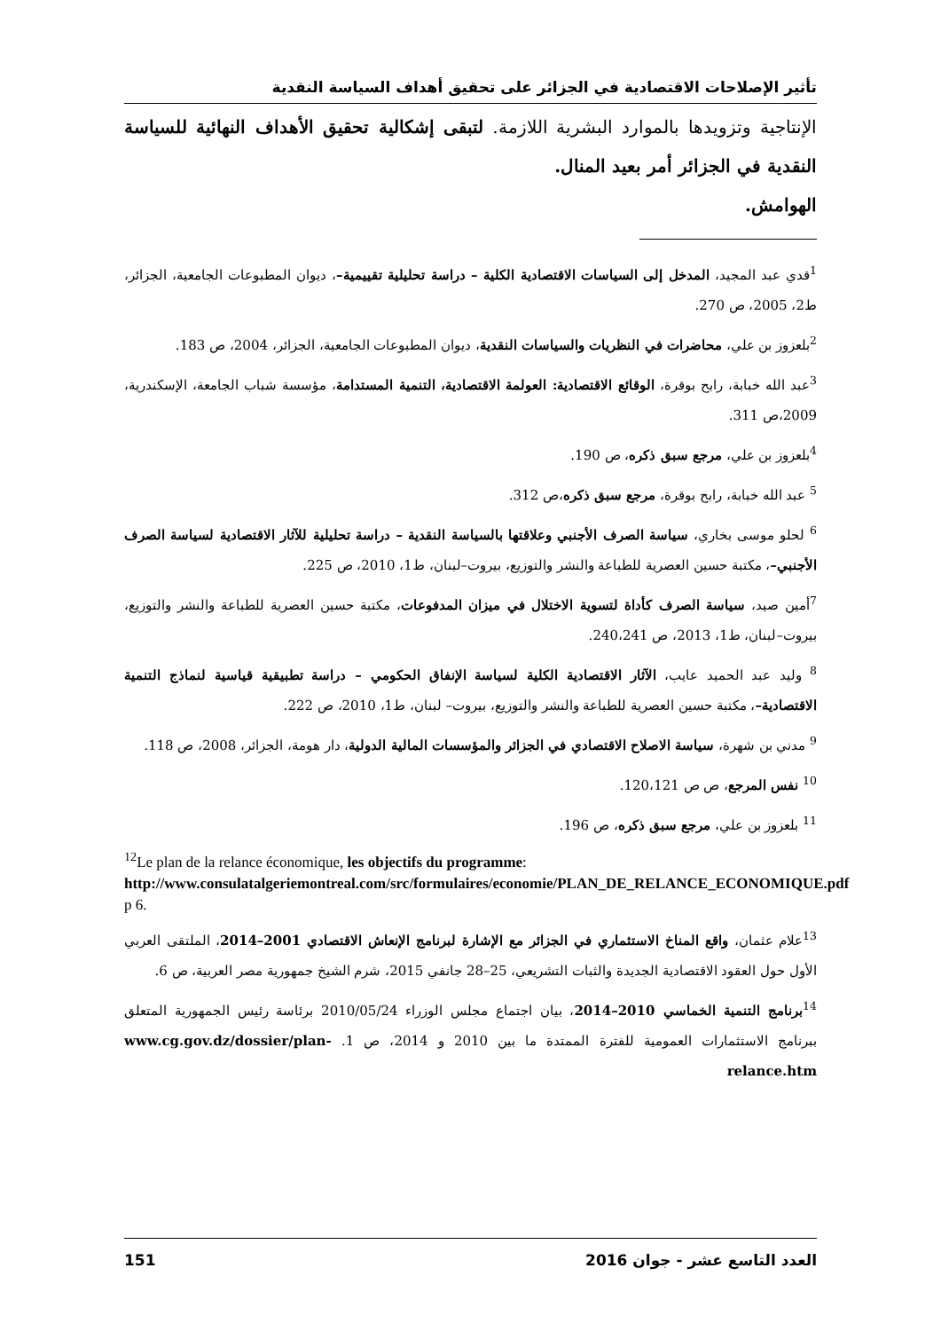تأثير الإصلاحات الاقتصادية في الجزائر على تحقيق أهداف السياسة النقدية
الإنتاجية وتزويدها بالموارد البشرية اللازمة. لتبقى إشكالية تحقيق الأهداف النهائية للسياسة النقدية في الجزائر أمر بعيد المنال.
الهوامش.
<sup>1</sup> قدي عبد المجيد، المدخل إلى السياسات الاقتصادية الكلية – دراسة تحليلية تقييمية–، ديوان المطبوعات الجامعية، الجزائر، ط2، 2005، ص 270.
<sup>2</sup> بلعزوز بن علي، محاضرات في النظريات والسياسات النقدية، ديوان المطبوعات الجامعية، الجزائر، 2004، ص 183.
<sup>3</sup> عبد الله خبابة، رابح بوقرة، الوقائع الاقتصادية: العولمة الاقتصادية، التنمية المستدامة، مؤسسة شباب الجامعة، الإسكندرية، 2009،ص 311.
<sup>4</sup> بلعزوز بن علي، مرجع سبق ذكره، ص 190.
<sup>5</sup> عبد الله خبابة، رابح بوقرة، مرجع سبق ذكره،ص 312.
<sup>6</sup> لحلو موسى بخاري، سياسة الصرف الأجنبي وعلاقتها بالسياسة النقدية – دراسة تحليلية للآثار الاقتصادية لسياسة الصرف الأجنبي–، مكتبة حسين العصرية للطباعة والنشر والتوزيع، بيروت–لبنان، ط1، 2010، ص 225.
<sup>7</sup> أمين صيد، سياسة الصرف كأداة لتسوية الاختلال في ميزان المدفوعات، مكتبة حسين العصرية للطباعة والنشر والتوزيع، بيروت–لبنان، ط1، 2013، ص 240،241.
<sup>8</sup> وليد عبد الحميد عايب، الآثار الاقتصادية الكلية لسياسة الإنفاق الحكومي – دراسة تطبيقية قياسية لنماذج التنمية الاقتصادية–، مكتبة حسين العصرية للطباعة والنشر والتوزيع، بيروت– لبنان، ط1، 2010، ص 222.
<sup>9</sup> مدني بن شهرة، سياسة الاصلاح الاقتصادي في الجزائر والمؤسسات المالية الدولية، دار هومة، الجزائر، 2008، ص 118.
<sup>10</sup> نفس المرجع، ص ص 120،121.
<sup>11</sup> بلعزوز بن علي، مرجع سبق ذكره، ص 196.
<sup>12</sup> Le plan de la relance économique, les objectifs du programme:
http://www.consulatalgeriemontreal.com/src/formulaires/economie/PLAN_DE_RELANCE_ECONOMIQUE.pdf p 6.
<sup>13</sup> علام عثمان، واقع المناخ الاستثماري في الجزائر مع الإشارة لبرنامج الإنعاش الاقتصادي 2001–2014، الملتقى العربي الأول حول العقود الاقتصادية الجديدة والثبات التشريعي، 25–28 جانفي 2015، شرم الشيخ جمهورية مصر العربية، ص 6.
<sup>14</sup> برنامج التنمية الخماسي 2010–2014، بيان اجتماع مجلس الوزراء 2010/05/24 برئاسة رئيس الجمهورية المتعلق ببرنامج الاستثمارات العمومية للفترة الممتدة ما بين 2010 و 2014، ص 1. www.cg.gov.dz/dossier/plan-relance.htm
العدد التاسع عشر - جوان 2016 151